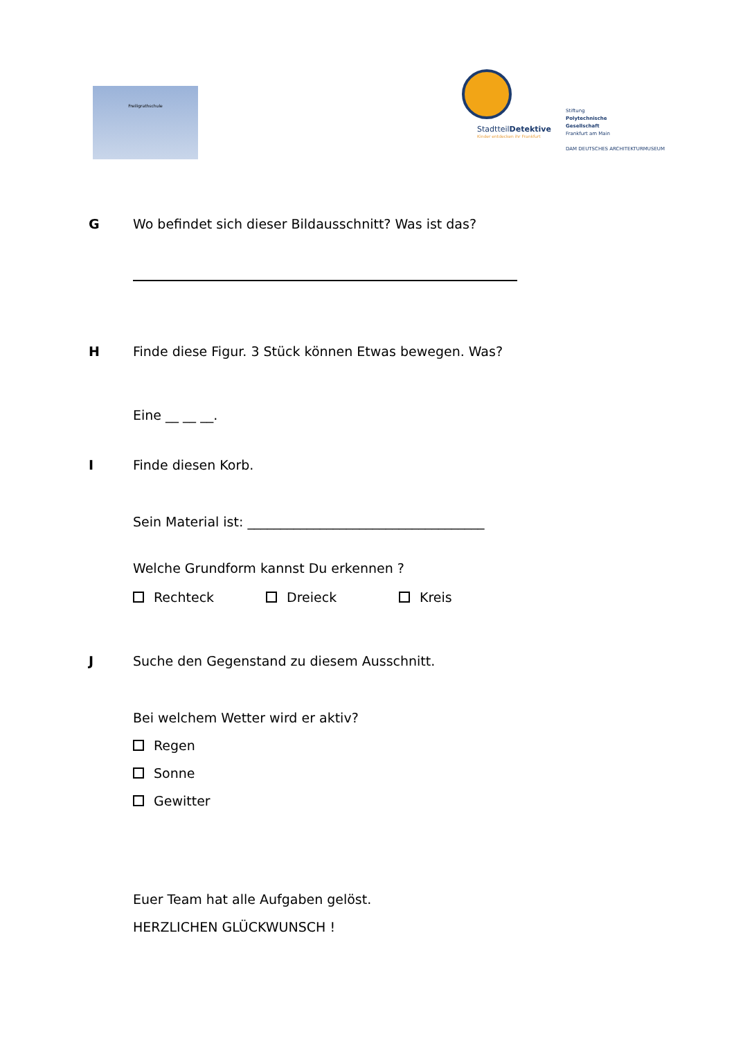Freiligrathschule
StadtteilDetektive
Kinder entdecken ihr Frankfurt
Stiftung
Polytechnische
Gesellschaft
Frankfurt am Main
DAM DEUTSCHES ARCHITEKTURMUSEUM
G Wo befindet sich dieser Bildausschnitt? Was ist das?
H Finde diese Figur. 3 Stück können Etwas bewegen. Was?
Eine __ __ __.
I Finde diesen Korb.
Sein Material ist: ____________________________________
Welche Grundform kannst Du erkennen ?
Rechteck Dreieck Kreis
J Suche den Gegenstand zu diesem Ausschnitt.
Bei welchem Wetter wird er aktiv?
Regen
Sonne
Gewitter
Euer Team hat alle Aufgaben gelöst.
HERZLICHEN GLÜCKWUNSCH !